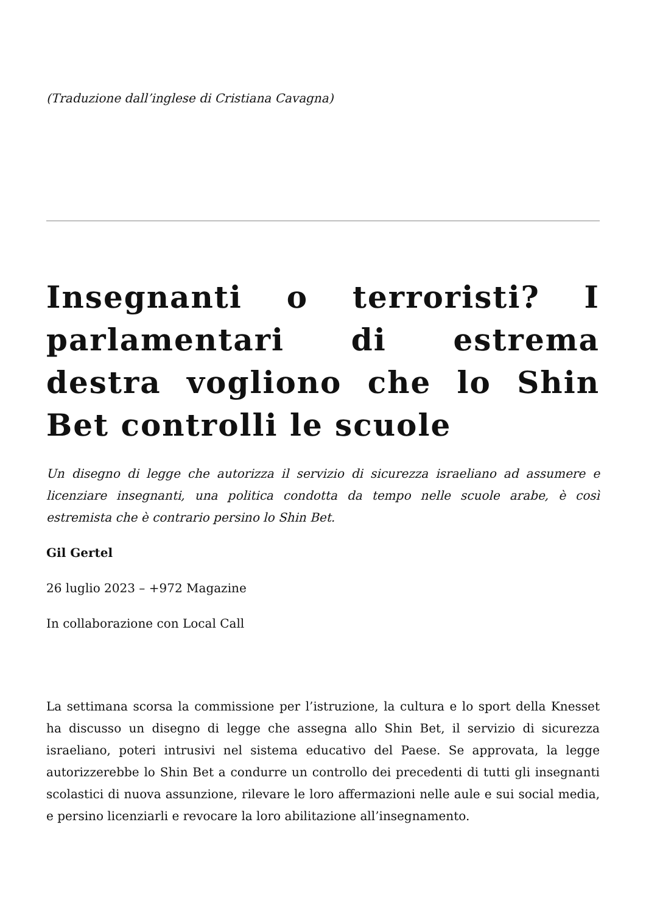(Traduzione dall’inglese di Cristiana Cavagna)
Insegnanti o terroristi? I parlamentari di estrema destra vogliono che lo Shin Bet controlli le scuole
Un disegno di legge che autorizza il servizio di sicurezza israeliano ad assumere e licenziare insegnanti, una politica condotta da tempo nelle scuole arabe, è così estremista che è contrario persino lo Shin Bet.
Gil Gertel
26 luglio 2023 – +972 Magazine
In collaborazione con Local Call
La settimana scorsa la commissione per l’istruzione, la cultura e lo sport della Knesset ha discusso un disegno di legge che assegna allo Shin Bet, il servizio di sicurezza israeliano, poteri intrusivi nel sistema educativo del Paese. Se approvata, la legge autorizzerebbe lo Shin Bet a condurre un controllo dei precedenti di tutti gli insegnanti scolastici di nuova assunzione, rilevare le loro affermazioni nelle aule e sui social media, e persino licenziarli e revocare la loro abilitazione all’insegnamento.